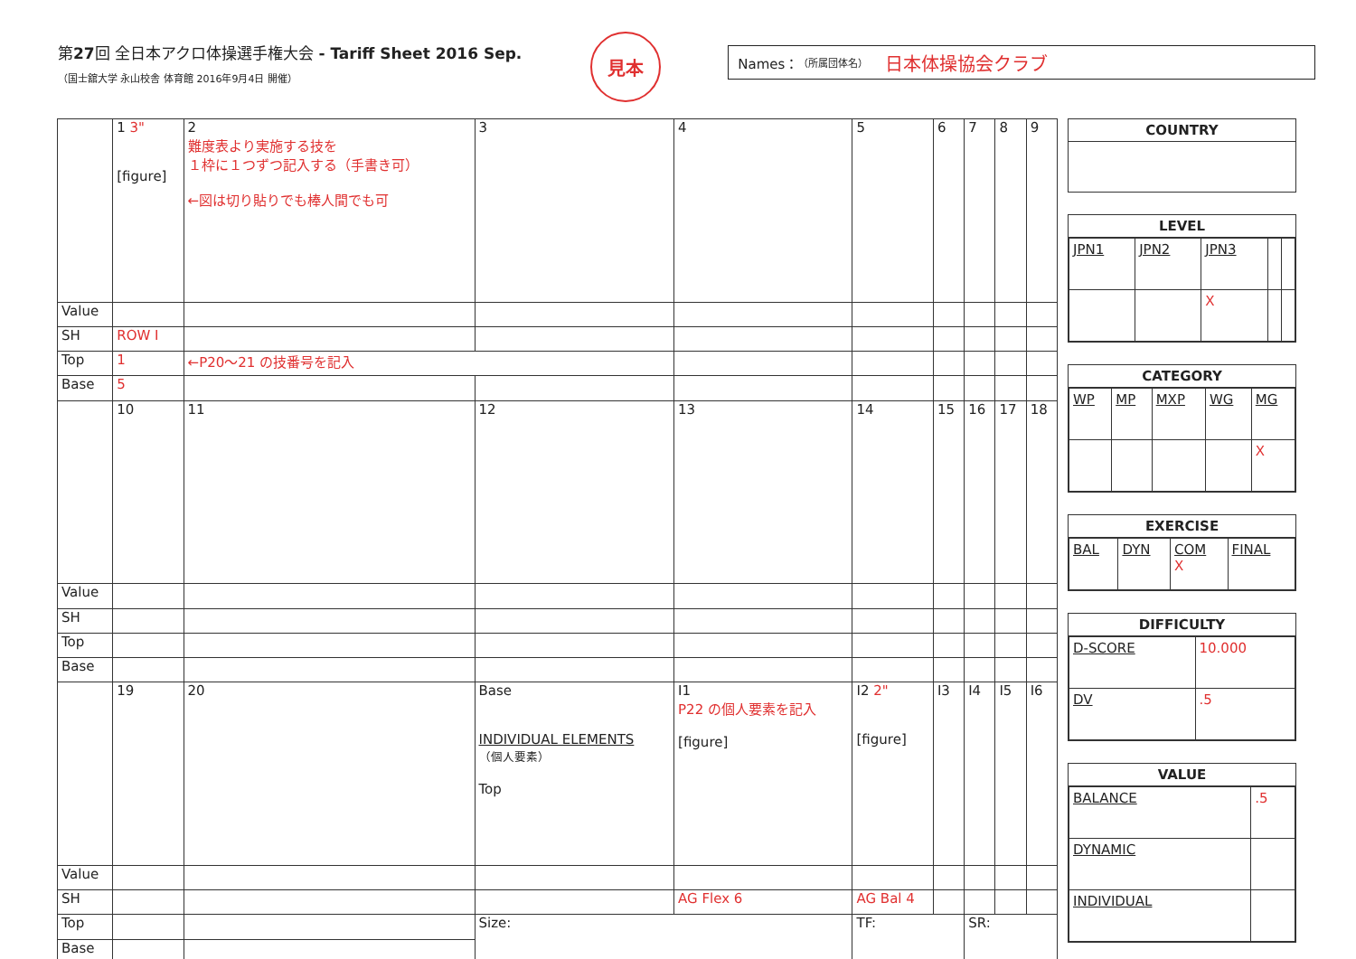第27回 全日本アクロ体操選手権大会 - Tariff Sheet 2016 Sep.
（国士舘大学 永山校舎 体育館 2016年9月4日 開催）
見本
Names： （所属団体名） 日本体操協会クラブ
| | 1 3" [figure] | 2 難度表より実施する技を １枠に１つずつ記入する（手書き可） ←図は切り貼りでも棒人間でも可 | 3 | 4 | 5 | 6 | 7 | 8 | 9 |
| Value | | | | | | | | | |
| SH | ROW I | | | | | | | | |
| Top | 1 | ←P20〜21 の技番号を記入 | | | | | | | |
| Base | 5 | | | | | | | | |
| | 10 | 11 | 12 | 13 | 14 | 15 | 16 | 17 | 18 |
| Value | | | | | | | | | |
| SH | | | | | | | | | |
| Top | | | | | | | | | |
| Base | | | | | | | | | |
| | 19 | 20 | Base INDIVIDUAL ELEMENTS （個人要素） Top | I1 P22 の個人要素を記入 [figure] | I2 2" [figure] | I3 | I4 | I5 | I6 |
| Value | | | | | | | | | |
| SH | | | | AG Flex 6 | AG Bal 4 | | | | |
| Top | | | Size: | | TF: | | SR: | | |
| Base | | | | | | | | | |
COUNTRY
LEVEL
| JPN1 | JPN2 | JPN3 | | |
| | | X | | |
CATEGORY
| WP | MP | MXP | WG | MG |
| | | | | X |
EXERCISE
| BAL | DYN | COM X | FINAL |
DIFFICULTY
| D-SCORE | 10.000 |
| DV | .5 |
VALUE
| BALANCE | .5 |
| DYNAMIC | |
| INDIVIDUAL | |